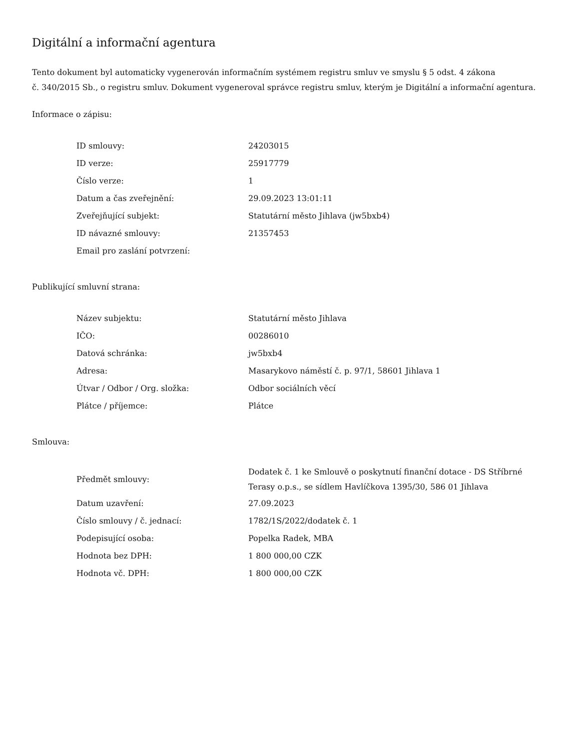Digitální a informační agentura
Tento dokument byl automaticky vygenerován informačním systémem registru smluv ve smyslu § 5 odst. 4 zákona
č. 340/2015 Sb., o registru smluv. Dokument vygeneroval správce registru smluv, kterým je Digitální a informační agentura.
Informace o zápisu:
| ID smlouvy: | 24203015 |
| ID verze: | 25917779 |
| Číslo verze: | 1 |
| Datum a čas zveřejnění: | 29.09.2023 13:01:11 |
| Zveřejňující subjekt: | Statutární město Jihlava (jw5bxb4) |
| ID návazné smlouvy: | 21357453 |
| Email pro zaslání potvrzení: | |
Publikující smluvní strana:
| Název subjektu: | Statutární město Jihlava |
| IČO: | 00286010 |
| Datová schránka: | jw5bxb4 |
| Adresa: | Masarykovo náměstí č. p. 97/1, 58601 Jihlava 1 |
| Útvar / Odbor / Org. složka: | Odbor sociálních věcí |
| Plátce / příjemce: | Plátce |
Smlouva:
| Předmět smlouvy: | Dodatek č. 1 ke Smlouvě o poskytnutí finanční dotace - DS Stříbrné Terasy o.p.s., se sídlem Havlíčkova 1395/30, 586 01 Jihlava |
| Datum uzavření: | 27.09.2023 |
| Číslo smlouvy / č. jednací: | 1782/1S/2022/dodatek č. 1 |
| Podepisující osoba: | Popelka Radek, MBA |
| Hodnota bez DPH: | 1 800 000,00 CZK |
| Hodnota vč. DPH: | 1 800 000,00 CZK |